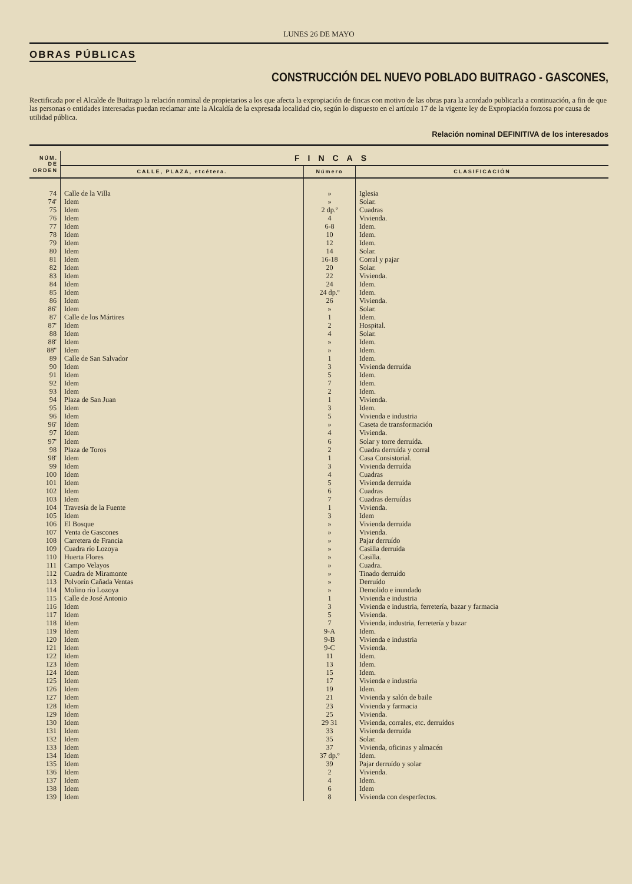LUNES 26 DE MAYO
OBRAS PÚBLICAS
CONSTRUCCIÓN DEL NUEVO POBLADO BUITRAGO - GASCONES,
Rectificada por el Alcalde de Buitrago la relación nominal de propietarios a los que afecta la expropiación de fincas con motivo de las obras para la acordado publicarla a continuación, a fin de que las personas o entidades interesadas puedan reclamar ante la Alcaldía de la expresada localidad cio, según lo dispuesto en el artículo 17 de la vigente ley de Expropiación forzosa por causa de utilidad pública.
Relación nominal DEFINITIVA de los interesados
| NÚM. DE ORDEN | FINCAS | | |
| --- | --- | --- | --- |
| | CALLE, PLAZA, etcétera. | Número | CLASIFICACIÓN |
| 74 | Calle de la Villa | » | Iglesia |
| 74' | Idem | » | Solar. |
| 75 | Idem | 2 dp.º | Cuadras |
| 76 | Idem | 4 | Vivienda. |
| 77 | Idem | 6-8 | Idem. |
| 78 | Idem | 10 | Idem. |
| 79 | Idem | 12 | Idem. |
| 80 | Idem | 14 | Solar. |
| 81 | Idem | 16-18 | Corral y pajar |
| 82 | Idem | 20 | Solar. |
| 83 | Idem | 22 | Vivienda. |
| 84 | Idem | 24 | Idem. |
| 85 | Idem | 24 dp.º | Idem. |
| 86 | Idem | 26 | Vivienda. |
| 86' | Idem | » | Solar. |
| 87 | Calle de los Mártires | 1 | Idem. |
| 87' | Idem | 2 | Hospital. |
| 88 | Idem | 4 | Solar. |
| 88' | Idem | » | Idem. |
| 88'' | Idem | » | Idem. |
| 89 | Calle de San Salvador | 1 | Idem. |
| 90 | Idem | 3 | Vivienda derruída |
| 91 | Idem | 5 | Idem. |
| 92 | Idem | 7 | Idem. |
| 93 | Idem | 2 | Idem. |
| 94 | Plaza de San Juan | 1 | Vivienda. |
| 95 | Idem | 3 | Idem. |
| 96 | Idem | 5 | Vivienda e industria |
| 96' | Idem | » | Caseta de transformación |
| 97 | Idem | 4 | Vivienda. |
| 97' | Idem | 6 | Solar y torre derruída. |
| 98 | Plaza de Toros | 2 | Cuadra derruída y corral |
| 98' | Idem | 1 | Casa Consistorial. |
| 99 | Idem | 3 | Vivienda derruída |
| 100 | Idem | 4 | Cuadras |
| 101 | Idem | 5 | Vivienda derruída |
| 102 | Idem | 6 | Cuadras |
| 103 | Idem | 7 | Cuadras derruídas |
| 104 | Travesía de la Fuente | 1 | Vivienda. |
| 105 | Idem | 3 | Idem |
| 106 | El Bosque | » | Vivienda derruída |
| 107 | Venta de Gascones | » | Vivienda. |
| 108 | Carretera de Francia | » | Pajar derruído |
| 109 | Cuadra río Lozoya | » | Casilla derruída |
| 110 | Huerta Flores | » | Casilla. |
| 111 | Campo Velayos | » | Cuadra. |
| 112 | Cuadra de Miramonte | » | Tinado derruído |
| 113 | Polvorín Cañada Ventas | » | Derruído |
| 114 | Molino río Lozoya | » | Demolido e inundado |
| 115 | Calle de José Antonio | 1 | Vivienda e industria |
| 116 | Idem | 3 | Vivienda e industria, ferretería, bazar y farmacia |
| 117 | Idem | 5 | Vivienda. |
| 118 | Idem | 7 | Vivienda, industria, ferretería y bazar |
| 119 | Idem | 9-A | Idem. |
| 120 | Idem | 9-B | Vivienda e industria |
| 121 | Idem | 9-C | Vivienda. |
| 122 | Idem | 11 | Idem. |
| 123 | Idem | 13 | Idem. |
| 124 | Idem | 15 | Idem. |
| 125 | Idem | 17 | Vivienda e industria |
| 126 | Idem | 19 | Idem. |
| 127 | Idem | 21 | Vivienda y salón de baile |
| 128 | Idem | 23 | Vivienda y farmacia |
| 129 | Idem | 25 | Vivienda. |
| 130 | Idem | 29 31 | Vivienda, corrales, etc. derruídos |
| 131 | Idem | 33 | Vivienda derruída |
| 132 | Idem | 35 | Solar. |
| 133 | Idem | 37 | Vivienda, oficinas y almacén |
| 134 | Idem | 37 dp.º | Idem. |
| 135 | Idem | 39 | Pajar derruído y solar |
| 136 | Idem | 2 | Vivienda. |
| 137 | Idem | 4 | Idem. |
| 138 | Idem | 6 | Idem |
| 139 | Idem | 8 | Vivienda con desperfectos. |